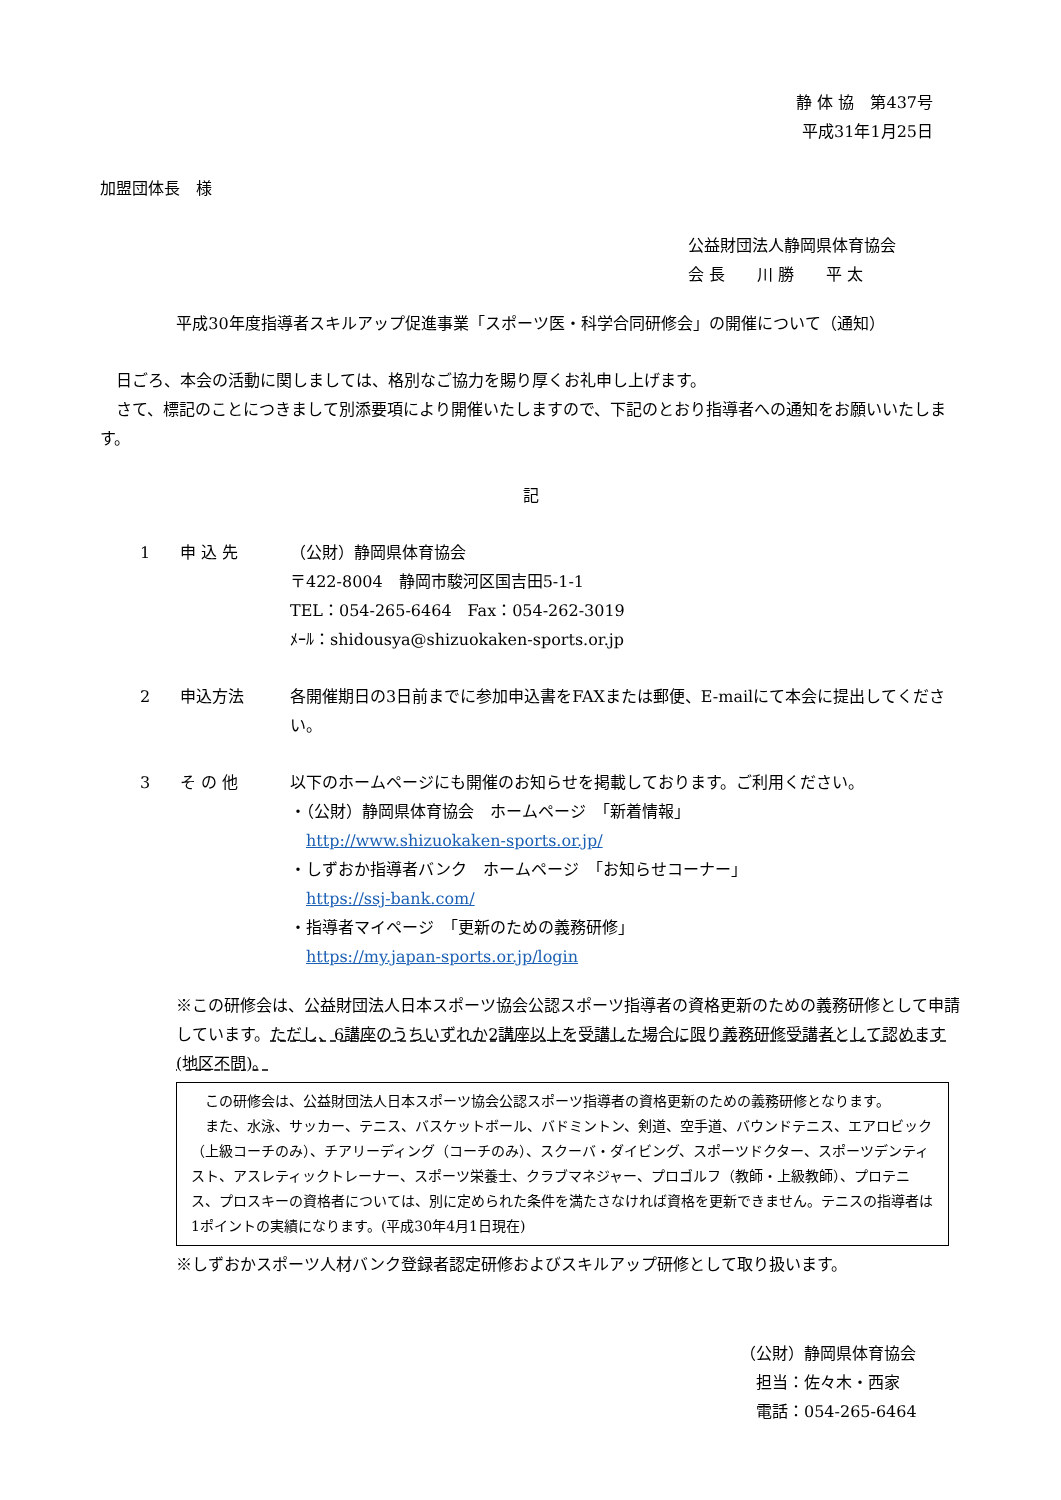静 体 協　第437号
平成31年1月25日
加盟団体長　様
公益財団法人静岡県体育協会
会 長　　川 勝　　平 太
平成30年度指導者スキルアップ促進事業「スポーツ医・科学合同研修会」の開催について（通知）
　日ごろ、本会の活動に関しましては、格別なご協力を賜り厚くお礼申し上げます。
　さて、標記のことにつきまして別添要項により開催いたしますので、下記のとおり指導者への通知をお願いいたします。
記
1 申 込 先 （公財）静岡県体育協会
〒422-8004　静岡市駿河区国吉田5-1-1
TEL：054-265-6464　Fax：054-262-3019
ﾒｰﾙ：shidousya@shizuokaken-sports.or.jp
2 申込方法 各開催期日の3日前までに参加申込書をFAXまたは郵便、E-mailにて本会に提出してください。
3 そ の 他 以下のホームページにも開催のお知らせを掲載しております。ご利用ください。
・（公財）静岡県体育協会　ホームページ　「新着情報」
　http://www.shizuokaken-sports.or.jp/
・しずおか指導者バンク　ホームページ　「お知らせコーナー」
　https://ssj-bank.com/
・指導者マイページ　「更新のための義務研修」
　https://my.japan-sports.or.jp/login
※この研修会は、公益財団法人日本スポーツ協会公認スポーツ指導者の資格更新のための義務研修として申請しています。ただし、6講座のうちいずれか2講座以上を受講した場合に限り義務研修受講者として認めます(地区不問)。
　この研修会は、公益財団法人日本スポーツ協会公認スポーツ指導者の資格更新のための義務研修となります。
　また、水泳、サッカー、テニス、バスケットボール、バドミントン、剣道、空手道、バウンドテニス、エアロビック（上級コーチのみ）、チアリーディング（コーチのみ）、スクーバ・ダイビング、スポーツドクター、スポーツデンティスト、アスレティックトレーナー、スポーツ栄養士、クラブマネジャー、プロゴルフ（教師・上級教師）、プロテニス、プロスキーの資格者については、別に定められた条件を満たさなければ資格を更新できません。テニスの指導者は1ポイントの実績になります。(平成30年4月1日現在)
※しずおかスポーツ人材バンク登録者認定研修およびスキルアップ研修として取り扱います。
（公財）静岡県体育協会
　担当：佐々木・西家
　電話：054-265-6464